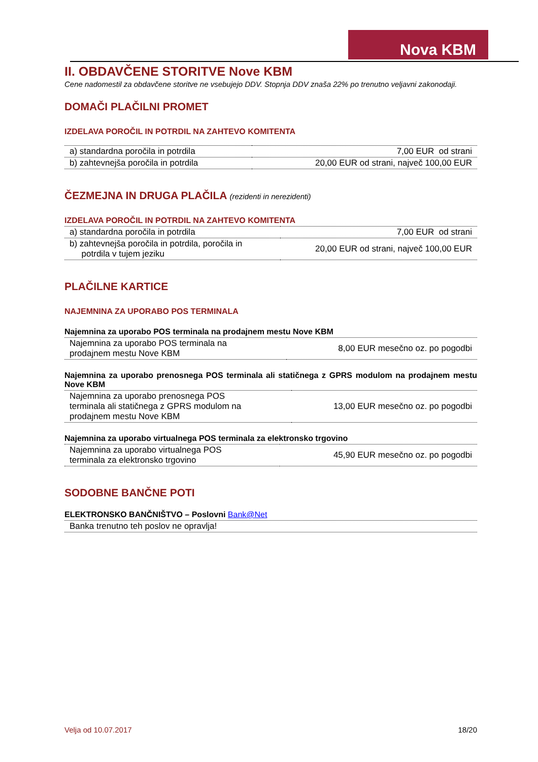Nova KBM
II. OBDAVČENE STORITVE Nove KBM
Cene nadomestil za obdavčene storitve ne vsebujejo DDV. Stopnja DDV znaša 22% po trenutno veljavni zakonodaji.
DOMAČI PLAČILNI PROMET
IZDELAVA POROČIL IN POTRDIL NA ZAHTEVO KOMITENTA
| a) standardna poročila in potrdila | 7,00 EUR od strani |
| b) zahtevnejša poročila in potrdila | 20,00 EUR od strani, največ 100,00 EUR |
ČEZMEJNA IN DRUGA PLAČILA (rezidenti in nerezidenti)
IZDELAVA POROČIL IN POTRDIL NA ZAHTEVO KOMITENTA
| a) standardna poročila in potrdila | 7,00 EUR od strani |
| b) zahtevnejša poročila in potrdila, poročila in potrdila v tujem jeziku | 20,00 EUR od strani, največ 100,00 EUR |
PLAČILNE KARTICE
NAJEMNINA ZA UPORABO POS TERMINALA
Najemnina za uporabo POS terminala na prodajnem mestu Nove KBM
| Najemnina za uporabo POS terminala na prodajnem mestu Nove KBM | 8,00 EUR mesečno oz. po pogodbi |
Najemnina za uporabo prenosnega POS terminala ali statičnega z GPRS modulom na prodajnem mestu Nove KBM
| Najemnina za uporabo prenosnega POS terminala ali statičnega z GPRS modulom na prodajnem mestu Nove KBM | 13,00 EUR mesečno oz. po pogodbi |
Najemnina za uporabo virtualnega POS terminala za elektronsko trgovino
| Najemnina za uporabo virtualnega POS terminala za elektronsko trgovino | 45,90 EUR mesečno oz. po pogodbi |
SODOBNE BANČNE POTI
ELEKTRONSKO BANČNIŠTVO – Poslovni Bank@Net
| Banka trenutno teh poslov ne opravlja! |
Velja od 10.07.2017 18/20